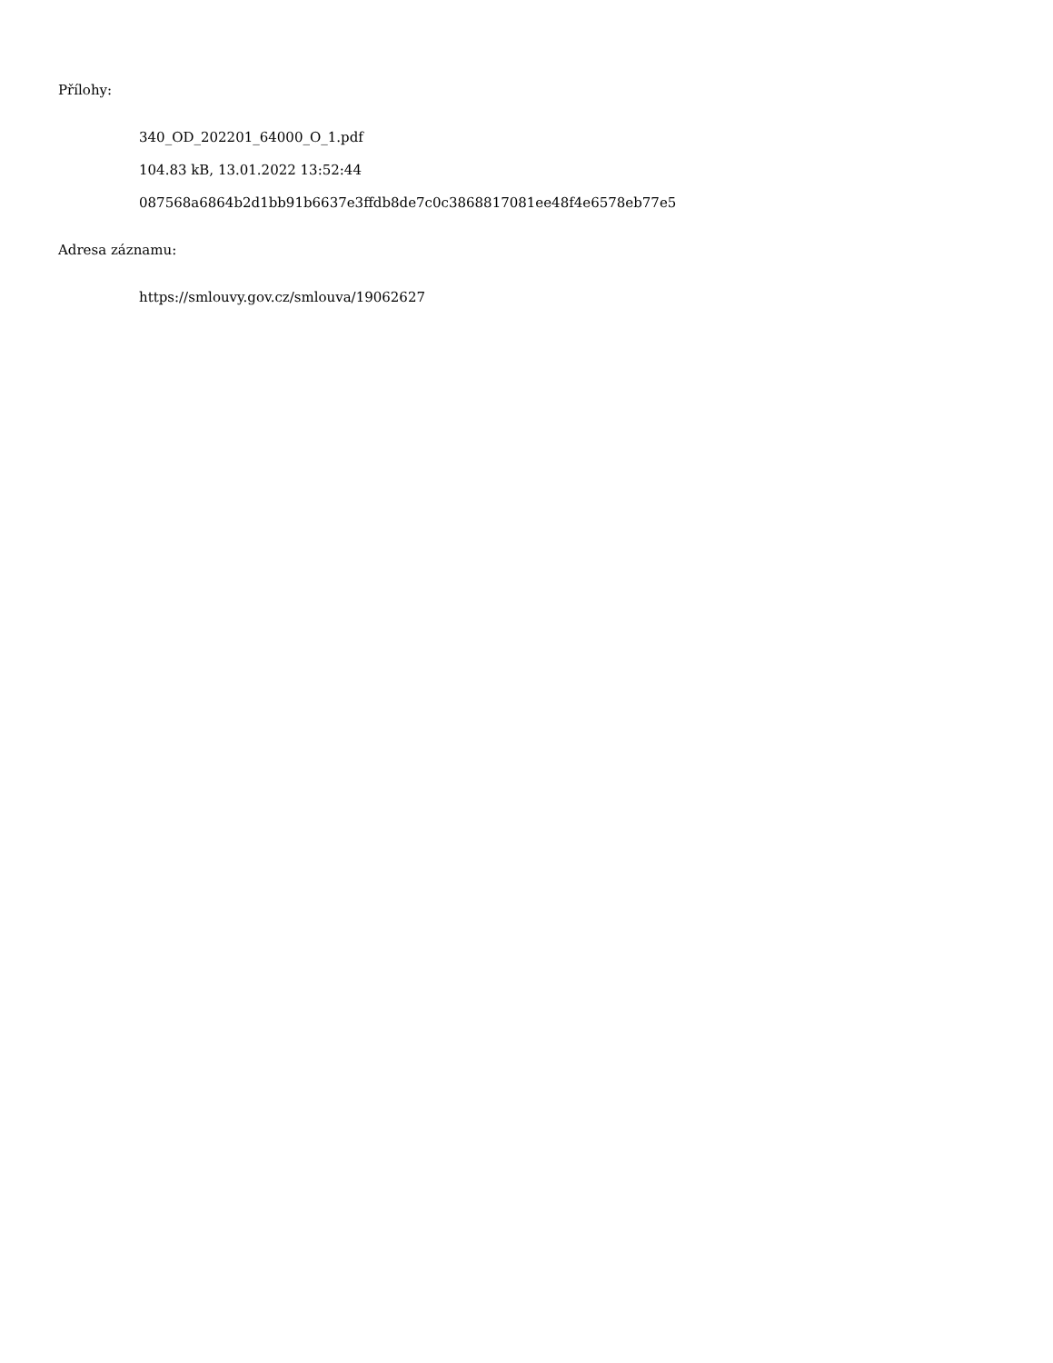Přílohy:
340_OD_202201_64000_O_1.pdf
104.83 kB, 13.01.2022 13:52:44
087568a6864b2d1bb91b6637e3ffdb8de7c0c3868817081ee48f4e6578eb77e5
Adresa záznamu:
https://smlouvy.gov.cz/smlouva/19062627